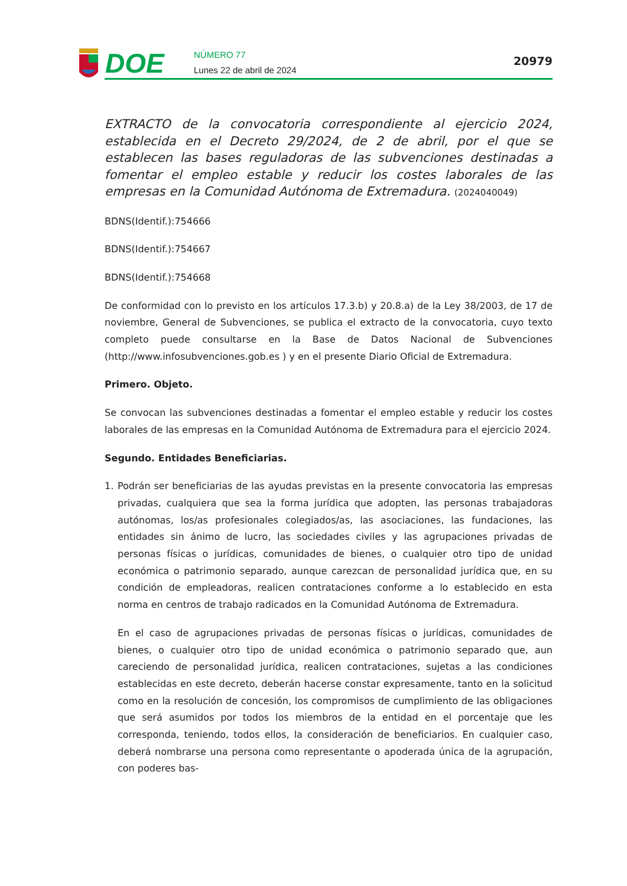DOE
NÚMERO 77
Lunes 22 de abril de 2024
20979
EXTRACTO de la convocatoria correspondiente al ejercicio 2024, establecida en el Decreto 29/2024, de 2 de abril, por el que se establecen las bases reguladoras de las subvenciones destinadas a fomentar el empleo estable y reducir los costes laborales de las empresas en la Comunidad Autónoma de Extremadura. (2024040049)
BDNS(Identif.):754666
BDNS(Identif.):754667
BDNS(Identif.):754668
De conformidad con lo previsto en los artículos 17.3.b) y 20.8.a) de la Ley 38/2003, de 17 de noviembre, General de Subvenciones, se publica el extracto de la convocatoria, cuyo texto completo puede consultarse en la Base de Datos Nacional de Subvenciones (http://www.infosubvenciones.gob.es ) y en el presente Diario Oficial de Extremadura.
Primero. Objeto.
Se convocan las subvenciones destinadas a fomentar el empleo estable y reducir los costes laborales de las empresas en la Comunidad Autónoma de Extremadura para el ejercicio 2024.
Segundo. Entidades Beneficiarias.
1. Podrán ser beneficiarias de las ayudas previstas en la presente convocatoria las empresas privadas, cualquiera que sea la forma jurídica que adopten, las personas trabajadoras autónomas, los/as profesionales colegiados/as, las asociaciones, las fundaciones, las entidades sin ánimo de lucro, las sociedades civiles y las agrupaciones privadas de personas físicas o jurídicas, comunidades de bienes, o cualquier otro tipo de unidad económica o patrimonio separado, aunque carezcan de personalidad jurídica que, en su condición de empleadoras, realicen contrataciones conforme a lo establecido en esta norma en centros de trabajo radicados en la Comunidad Autónoma de Extremadura.
En el caso de agrupaciones privadas de personas físicas o jurídicas, comunidades de bienes, o cualquier otro tipo de unidad económica o patrimonio separado que, aun careciendo de personalidad jurídica, realicen contrataciones, sujetas a las condiciones establecidas en este decreto, deberán hacerse constar expresamente, tanto en la solicitud como en la resolución de concesión, los compromisos de cumplimiento de las obligaciones que será asumidos por todos los miembros de la entidad en el porcentaje que les corresponda, teniendo, todos ellos, la consideración de beneficiarios. En cualquier caso, deberá nombrarse una persona como representante o apoderada única de la agrupación, con poderes bas-